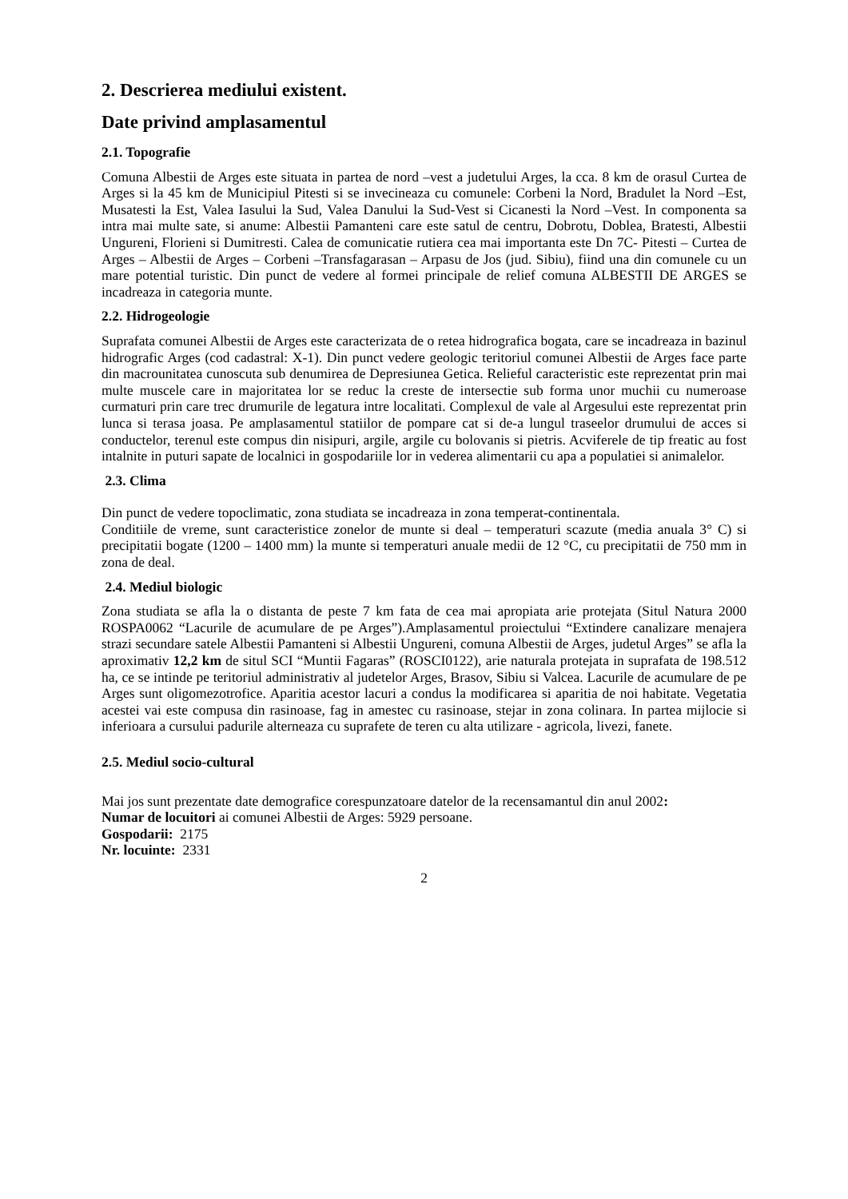2. Descrierea mediului existent.
Date privind amplasamentul
2.1. Topografie
Comuna Albestii de Arges este situata in partea de nord –vest a judetului Arges, la cca. 8 km de orasul Curtea de Arges si la 45 km de Municipiul Pitesti si se invecineaza cu comunele: Corbeni la Nord, Bradulet la Nord –Est, Musatesti la Est, Valea Iasului la Sud, Valea Danului la Sud-Vest si Cicanesti la Nord –Vest. In componenta sa intra mai multe sate, si anume: Albestii Pamanteni care este satul de centru, Dobrotu, Doblea, Bratesti, Albestii Ungureni, Florieni si Dumitresti. Calea de comunicatie rutiera cea mai importanta este Dn 7C- Pitesti – Curtea de Arges – Albestii de Arges – Corbeni –Transfagarasan – Arpasu de Jos (jud. Sibiu), fiind una din comunele cu un mare potential turistic. Din punct de vedere al formei principale de relief comuna ALBESTII DE ARGES se incadreaza in categoria munte.
2.2. Hidrogeologie
Suprafata comunei Albestii de Arges este caracterizata de o retea hidrografica bogata, care se incadreaza in bazinul hidrografic Arges (cod cadastral: X-1). Din punct vedere geologic teritoriul comunei Albestii de Arges face parte din macrounitatea cunoscuta sub denumirea de Depresiunea Getica. Relieful caracteristic este reprezentat prin mai multe muscele care in majoritatea lor se reduc la creste de intersectie sub forma unor muchii cu numeroase curmaturi prin care trec drumurile de legatura intre localitati. Complexul de vale al Argesului este reprezentat prin lunca si terasa joasa. Pe amplasamentul statiilor de pompare cat si de-a lungul traseelor drumului de acces si conductelor, terenul este compus din nisipuri, argile, argile cu bolovanis si pietris. Acviferele de tip freatic au fost intalnite in puturi sapate de localnici in gospodariile lor in vederea alimentarii cu apa a populatiei si animalelor.
2.3. Clima
Din punct de vedere topoclimatic, zona studiata se incadreaza in zona temperat-continentala.
Conditiile de vreme, sunt caracteristice zonelor de munte si deal – temperaturi scazute (media anuala 3° C) si precipitatii bogate (1200 – 1400 mm) la munte si temperaturi anuale medii de 12 °C, cu precipitatii de 750 mm in zona de deal.
2.4. Mediul biologic
Zona studiata se afla la o distanta de peste 7 km fata de cea mai apropiata arie protejata (Situl Natura 2000 ROSPA0062 “Lacurile de acumulare de pe Arges”).Amplasamentul proiectului “Extindere canalizare menajera strazi secundare satele Albestii Pamanteni si Albestii Ungureni, comuna Albestii de Arges, judetul Arges” se afla la aproximativ 12,2 km de situl SCI “Muntii Fagaras” (ROSCI0122), arie naturala protejata in suprafata de 198.512 ha, ce se intinde pe teritoriul administrativ al judetelor Arges, Brasov, Sibiu si Valcea. Lacurile de acumulare de pe Arges sunt oligomezotrofice. Aparitia acestor lacuri a condus la modificarea si aparitia de noi habitate. Vegetatia acestei vai este compusa din rasinoase, fag in amestec cu rasinoase, stejar in zona colinara. In partea mijlocie si inferioara a cursului padurile alterneaza cu suprafete de teren cu alta utilizare - agricola, livezi, fanete.
2.5. Mediul socio-cultural
Mai jos sunt prezentate date demografice corespunzatoare datelor de la recensamantul din anul 2002:
Numar de locuitori ai comunei Albestii de Arges: 5929 persoane.
Gospodarii: 2175
Nr. locuinte: 2331
2